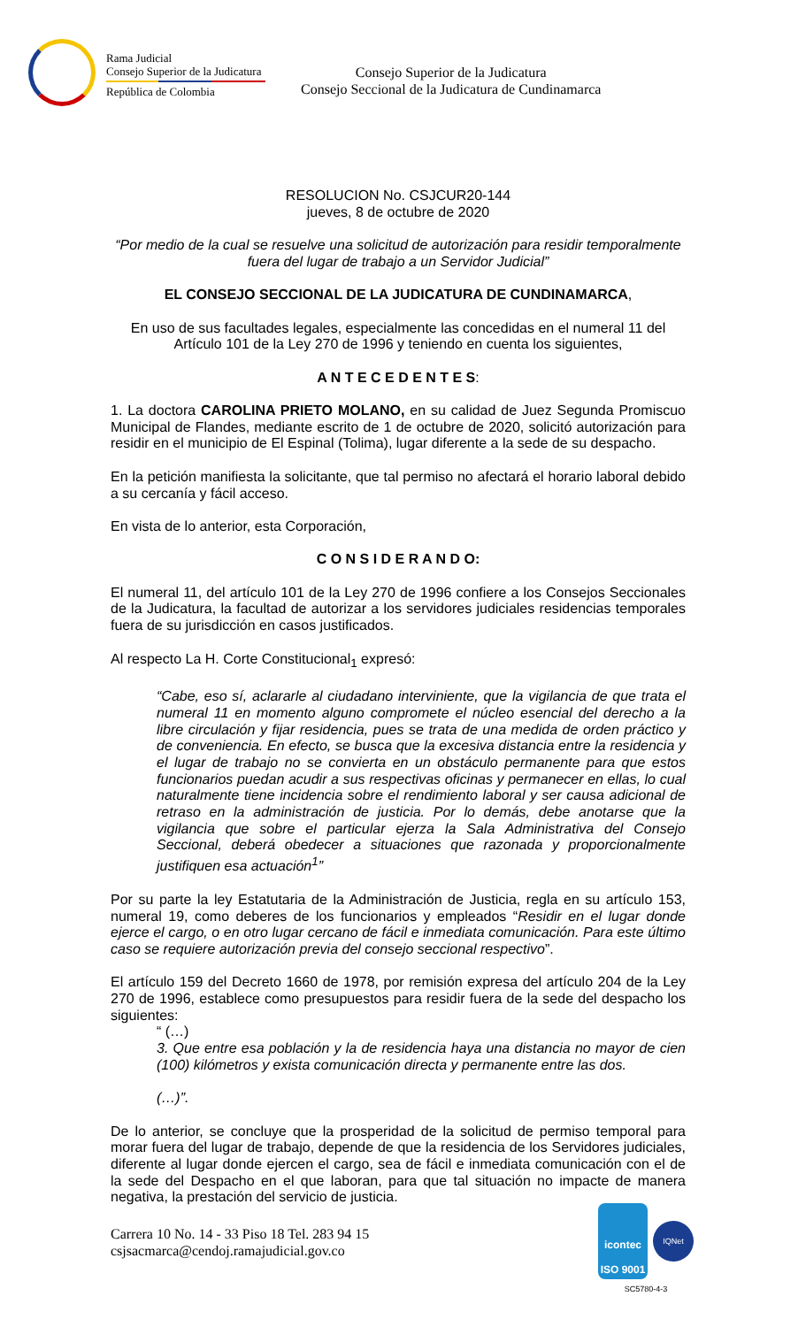Rama Judicial
Consejo Superior de la Judicatura
República de Colombia
Consejo Superior de la Judicatura
Consejo Seccional de la Judicatura de Cundinamarca
RESOLUCION No. CSJCUR20-144
jueves, 8 de octubre de 2020
“Por medio de la cual se resuelve una solicitud de autorización para residir temporalmente fuera del lugar de trabajo a un Servidor Judicial”
EL CONSEJO SECCIONAL DE LA JUDICATURA DE CUNDINAMARCA,
En uso de sus facultades legales, especialmente las concedidas en el numeral 11 del Artículo 101 de la Ley 270 de 1996 y teniendo en cuenta los siguientes,
A N T E C E D E N T E S:
1. La doctora CAROLINA PRIETO MOLANO, en su calidad de Juez Segunda Promiscuo Municipal de Flandes, mediante escrito de 1 de octubre de 2020, solicitó autorización para residir en el municipio de El Espinal (Tolima), lugar diferente a la sede de su despacho.
En la petición manifiesta la solicitante, que tal permiso no afectará el horario laboral debido a su cercanía y fácil acceso.
En vista de lo anterior, esta Corporación,
C O N S I D E R A N D O:
El numeral 11, del artículo 101 de la Ley 270 de 1996 confiere a los Consejos Seccionales de la Judicatura, la facultad de autorizar a los servidores judiciales residencias temporales fuera de su jurisdicción en casos justificados.
Al respecto La H. Corte Constitucional<sub>1</sub> expresó:
“Cabe, eso sí, aclararle al ciudadano interviniente, que la vigilancia de que trata el numeral 11 en momento alguno compromete el núcleo esencial del derecho a la libre circulación y fijar residencia, pues se trata de una medida de orden práctico y de conveniencia. En efecto, se busca que la excesiva distancia entre la residencia y el lugar de trabajo no se convierta en un obstáculo permanente para que estos funcionarios puedan acudir a sus respectivas oficinas y permanecer en ellas, lo cual naturalmente tiene incidencia sobre el rendimiento laboral y ser causa adicional de retraso en la administración de justicia. Por lo demás, debe anotarse que la vigilancia que sobre el particular ejerza la Sala Administrativa del Consejo Seccional, deberá obedecer a situaciones que razonada y proporcionalmente justifiquen esa actuación<sup>1</sup>”
Por su parte la ley Estatutaria de la Administración de Justicia, regla en su artículo 153, numeral 19, como deberes de los funcionarios y empleados “Residir en el lugar donde ejerce el cargo, o en otro lugar cercano de fácil e inmediata comunicación. Para este último caso se requiere autorización previa del consejo seccional respectivo”.
El artículo 159 del Decreto 1660 de 1978, por remisión expresa del artículo 204 de la Ley 270 de 1996, establece como presupuestos para residir fuera de la sede del despacho los siguientes:
“ (…)
3. Que entre esa población y la de residencia haya una distancia no mayor de cien (100) kilómetros y exista comunicación directa y permanente entre las dos.
(…)”.
De lo anterior, se concluye que la prosperidad de la solicitud de permiso temporal para morar fuera del lugar de trabajo, depende de que la residencia de los Servidores judiciales, diferente al lugar donde ejercen el cargo, sea de fácil e inmediata comunicación con el de la sede del Despacho en el que laboran, para que tal situación no impacte de manera negativa, la prestación del servicio de justicia.
Carrera 10 No. 14 - 33 Piso 18 Tel. 283 94 15
csjsacmarca@cendoj.ramajudicial.gov.co
icontec
ISO 9001
IQNet
SC5780-4-3